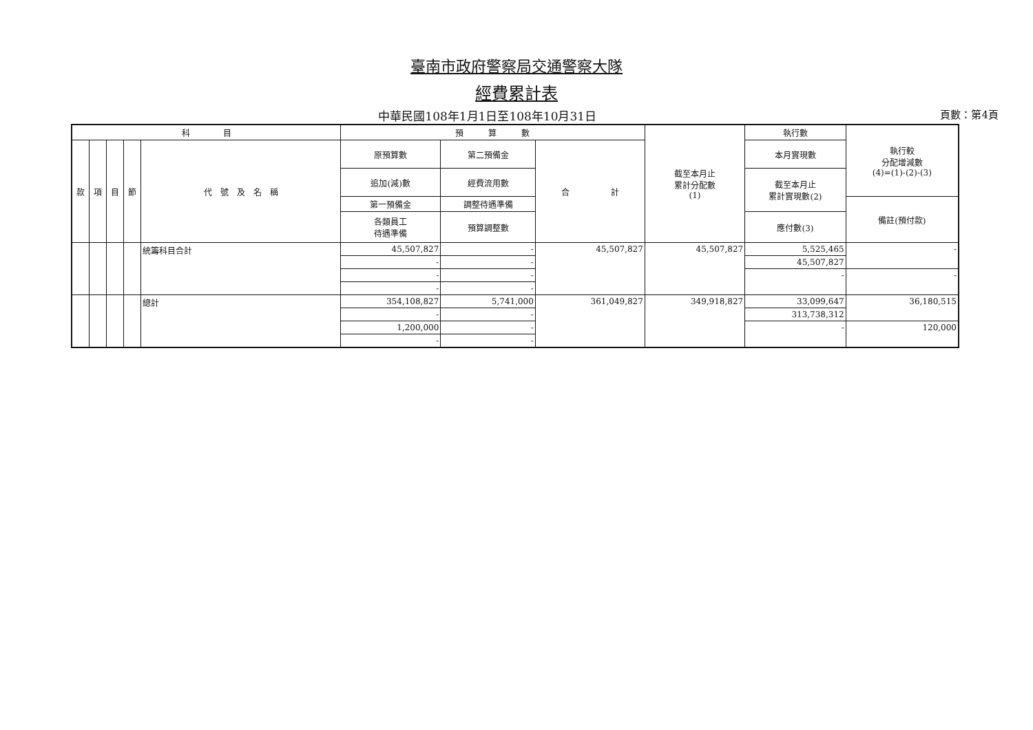臺南市政府警察局交通警察大隊
經費累計表
中華民國108年1月1日至108年10月31日 頁數：第4頁
| 科 目 | | | | | 預 算 數 | | | 截至本月止 累計分配數 (1) | 執行數 | 執行較 分配增減數 (4)=(1)-(2)-(3) |
| --- | --- | --- | --- | --- | --- | --- | --- | --- | --- | --- |
| 款 | 項 | 目 | 節 | 代 號 及 名 稱 | 原預算數 | 第二預備金 | 合 計 | | 本月實現數 | |
| | | | | | 追加(減)數 | 經費流用數 | | | 截至本月止 累計實現數(2) | |
| | | | | | 第一預備金 | 調整待遇準備 | | | | 備註(預付款) |
| | | | | | 各類員工 待遇準備 | 預算調整數 | | | 應付數(3) | |
| | | | | 統籌科目合計 | 45,507,827 | - | 45,507,827 | 45,507,827 | 5,525,465 | - |
| | | | | | - | - | | | 45,507,827 | |
| | | | | | - | - | | | - | - |
| | | | | | - | - | | | | |
| | | | | 總計 | 354,108,827 | 5,741,000 | 361,049,827 | 349,918,827 | 33,099,647 | 36,180,515 |
| | | | | | - | - | | | 313,738,312 | |
| | | | | | 1,200,000 | - | | | - | 120,000 |
| | | | | | - | - | | | | |